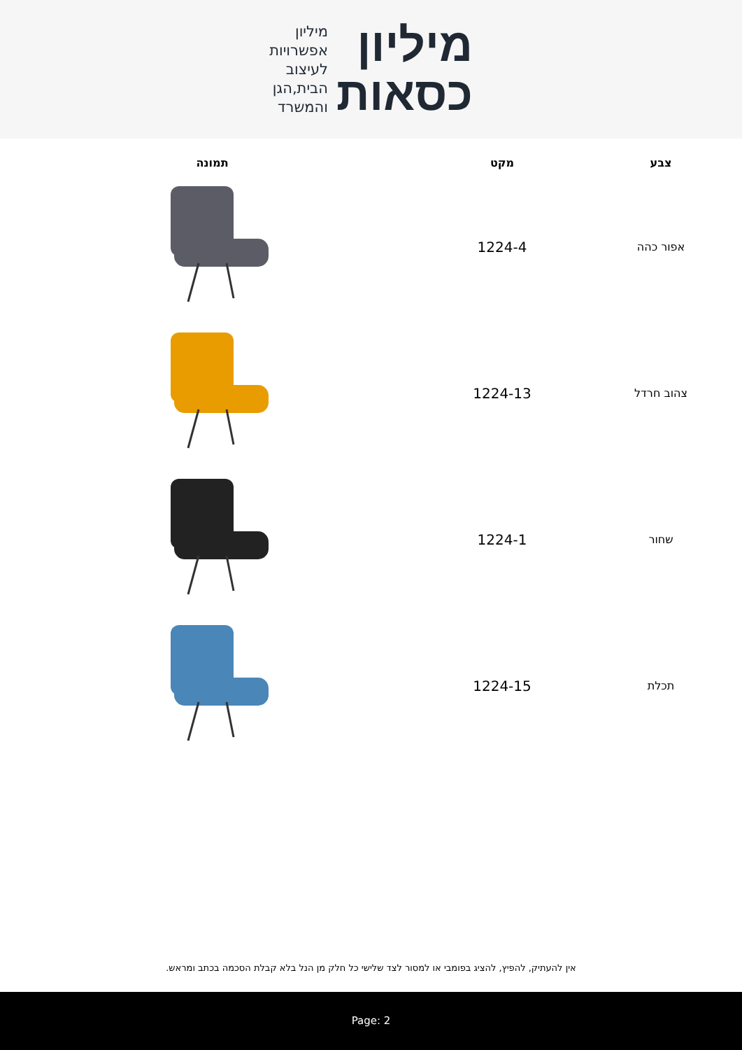מיליון
כסאות
מיליון
אפשרויות
לעיצוב
הבית,הגן
והמשרד
| צבע | מקט | תמונה |
| --- | --- | --- |
| אפור כהה | 1224-4 | |
| צהוב חרדל | 1224-13 | |
| שחור | 1224-1 | |
| תכלת | 1224-15 | |
אין להעתיק, להפיץ, להציג בפומבי או למסור לצד שלישי כל חלק מן הנל בלא קבלת הסכמה בכתב ומראש.
Page: 2